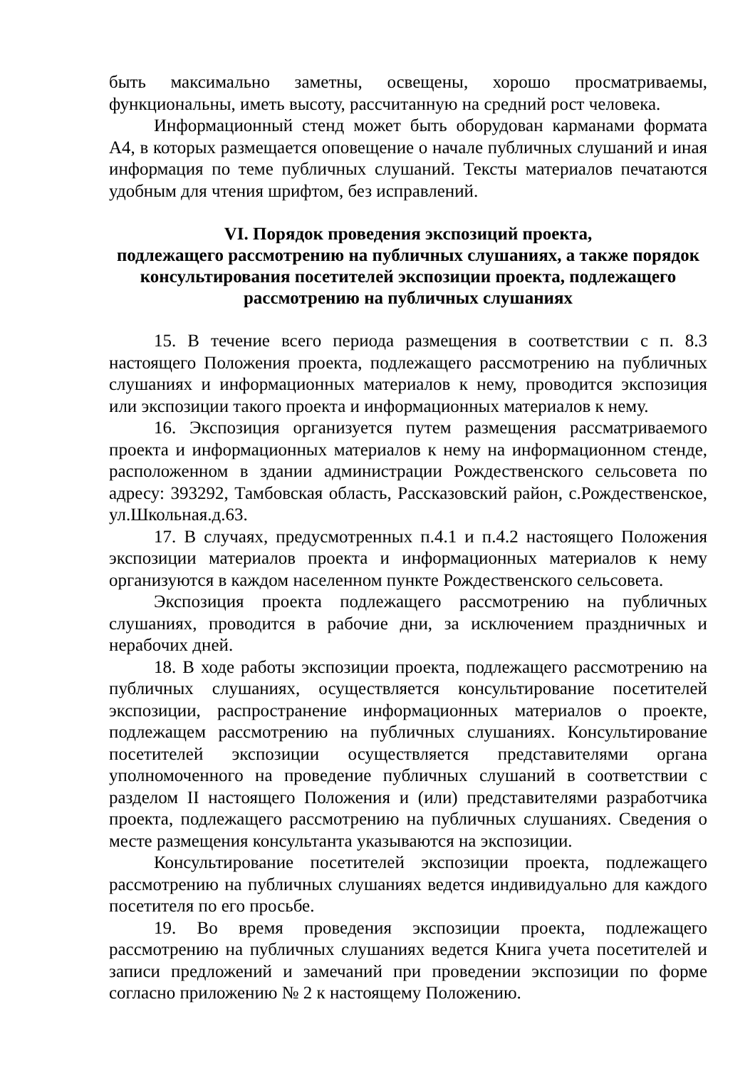быть максимально заметны, освещены, хорошо просматриваемы, функциональны, иметь высоту, рассчитанную на средний рост человека.
Информационный стенд может быть оборудован карманами формата А4, в которых размещается оповещение о начале публичных слушаний и иная информация по теме публичных слушаний. Тексты материалов печатаются удобным для чтения шрифтом, без исправлений.
VI. Порядок проведения экспозиций проекта,
подлежащего рассмотрению на публичных слушаниях, а также порядок консультирования посетителей экспозиции проекта, подлежащего рассмотрению на публичных слушаниях
15. В течение всего периода размещения в соответствии с п. 8.3 настоящего Положения проекта, подлежащего рассмотрению на публичных слушаниях и информационных материалов к нему, проводится экспозиция или экспозиции такого проекта и информационных материалов к нему.
16. Экспозиция организуется путем размещения рассматриваемого проекта и информационных материалов к нему на информационном стенде, расположенном в здании администрации Рождественского сельсовета по адресу: 393292, Тамбовская область, Рассказовский район, с.Рождественское, ул.Школьная.д.63.
17. В случаях, предусмотренных п.4.1 и п.4.2 настоящего Положения экспозиции материалов проекта и информационных материалов к нему организуются в каждом населенном пункте Рождественского сельсовета.
Экспозиция проекта подлежащего рассмотрению на публичных слушаниях, проводится в рабочие дни, за исключением праздничных и нерабочих дней.
18. В ходе работы экспозиции проекта, подлежащего рассмотрению на публичных слушаниях, осуществляется консультирование посетителей экспозиции, распространение информационных материалов о проекте, подлежащем рассмотрению на публичных слушаниях. Консультирование посетителей экспозиции осуществляется представителями органа уполномоченного на проведение публичных слушаний в соответствии с разделом II настоящего Положения и (или) представителями разработчика проекта, подлежащего рассмотрению на публичных слушаниях. Сведения о месте размещения консультанта указываются на экспозиции.
Консультирование посетителей экспозиции проекта, подлежащего рассмотрению на публичных слушаниях ведется индивидуально для каждого посетителя по его просьбе.
19. Во время проведения экспозиции проекта, подлежащего рассмотрению на публичных слушаниях ведется Книга учета посетителей и записи предложений и замечаний при проведении экспозиции по форме согласно приложению № 2 к настоящему Положению.